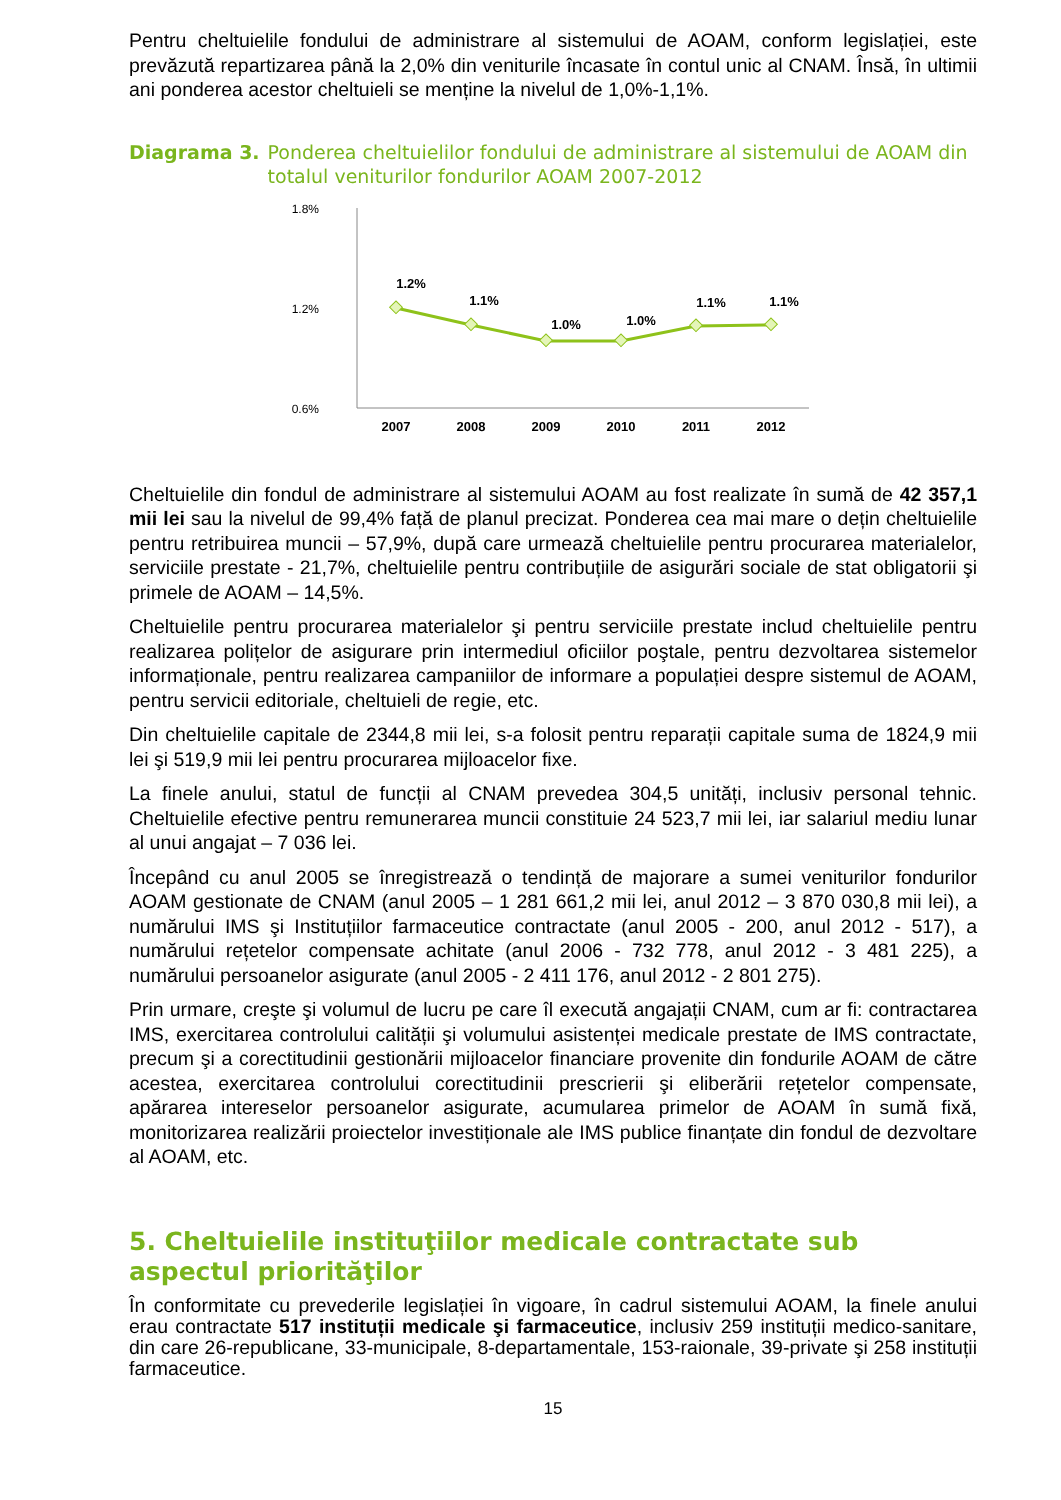Pentru cheltuielile fondului de administrare al sistemului de AOAM, conform legislației, este prevăzută repartizarea până la 2,0% din veniturile încasate în contul unic al CNAM. Însă, în ultimii ani ponderea acestor cheltuieli se menține la nivelul de 1,0%-1,1%.
Diagrama 3. Ponderea cheltuielilor fondului de administrare al sistemului de AOAM din totalul veniturilor fondurilor AOAM 2007-2012
1.8%
1.2%
0.6%
1.2%
1.1%
1.0%
1.0%
1.1%
1.1%
2007
2008
2009
2010
2011
2012
Cheltuielile din fondul de administrare al sistemului AOAM au fost realizate în sumă de 42 357,1 mii lei sau la nivelul de 99,4% față de planul precizat. Ponderea cea mai mare o dețin cheltuielile pentru retribuirea muncii – 57,9%, după care urmează cheltuielile pentru procurarea materialelor, serviciile prestate - 21,7%, cheltuielile pentru contribuțiile de asigurări sociale de stat obligatorii şi primele de AOAM – 14,5%.
Cheltuielile pentru procurarea materialelor şi pentru serviciile prestate includ cheltuielile pentru realizarea polițelor de asigurare prin intermediul oficiilor poştale, pentru dezvoltarea sistemelor informaționale, pentru realizarea campaniilor de informare a populației despre sistemul de AOAM, pentru servicii editoriale, cheltuieli de regie, etc.
Din cheltuielile capitale de 2344,8 mii lei, s-a folosit pentru reparații capitale suma de 1824,9 mii lei şi 519,9 mii lei pentru procurarea mijloacelor fixe.
La finele anului, statul de funcții al CNAM prevedea 304,5 unități, inclusiv personal tehnic. Cheltuielile efective pentru remunerarea muncii constituie 24 523,7 mii lei, iar salariul mediu lunar al unui angajat – 7 036 lei.
Începând cu anul 2005 se înregistrează o tendință de majorare a sumei veniturilor fondurilor AOAM gestionate de CNAM (anul 2005 – 1 281 661,2 mii lei, anul 2012 – 3 870 030,8 mii lei), a numărului IMS şi Instituțiilor farmaceutice contractate (anul 2005 - 200, anul 2012 - 517), a numărului rețetelor compensate achitate (anul 2006 - 732 778, anul 2012 - 3 481 225), a numărului persoanelor asigurate (anul 2005 - 2 411 176, anul 2012 - 2 801 275).
Prin urmare, creşte şi volumul de lucru pe care îl execută angajații CNAM, cum ar fi: contractarea IMS, exercitarea controlului calității şi volumului asistenței medicale prestate de IMS contractate, precum şi a corectitudinii gestionării mijloacelor financiare provenite din fondurile AOAM de către acestea, exercitarea controlului corectitudinii prescrierii şi eliberării rețetelor compensate, apărarea intereselor persoanelor asigurate, acumularea primelor de AOAM în sumă fixă, monitorizarea realizării proiectelor investiționale ale IMS publice finanțate din fondul de dezvoltare al AOAM, etc.
5. Cheltuielile instituţiilor medicale contractate sub aspectul priorităţilor
În conformitate cu prevederile legislației în vigoare, în cadrul sistemului AOAM, la finele anului erau contractate 517 instituții medicale şi farmaceutice, inclusiv 259 instituții medico-sanitare, din care 26-republicane, 33-municipale, 8-departamentale, 153-raionale, 39-private şi 258 instituții farmaceutice.
15